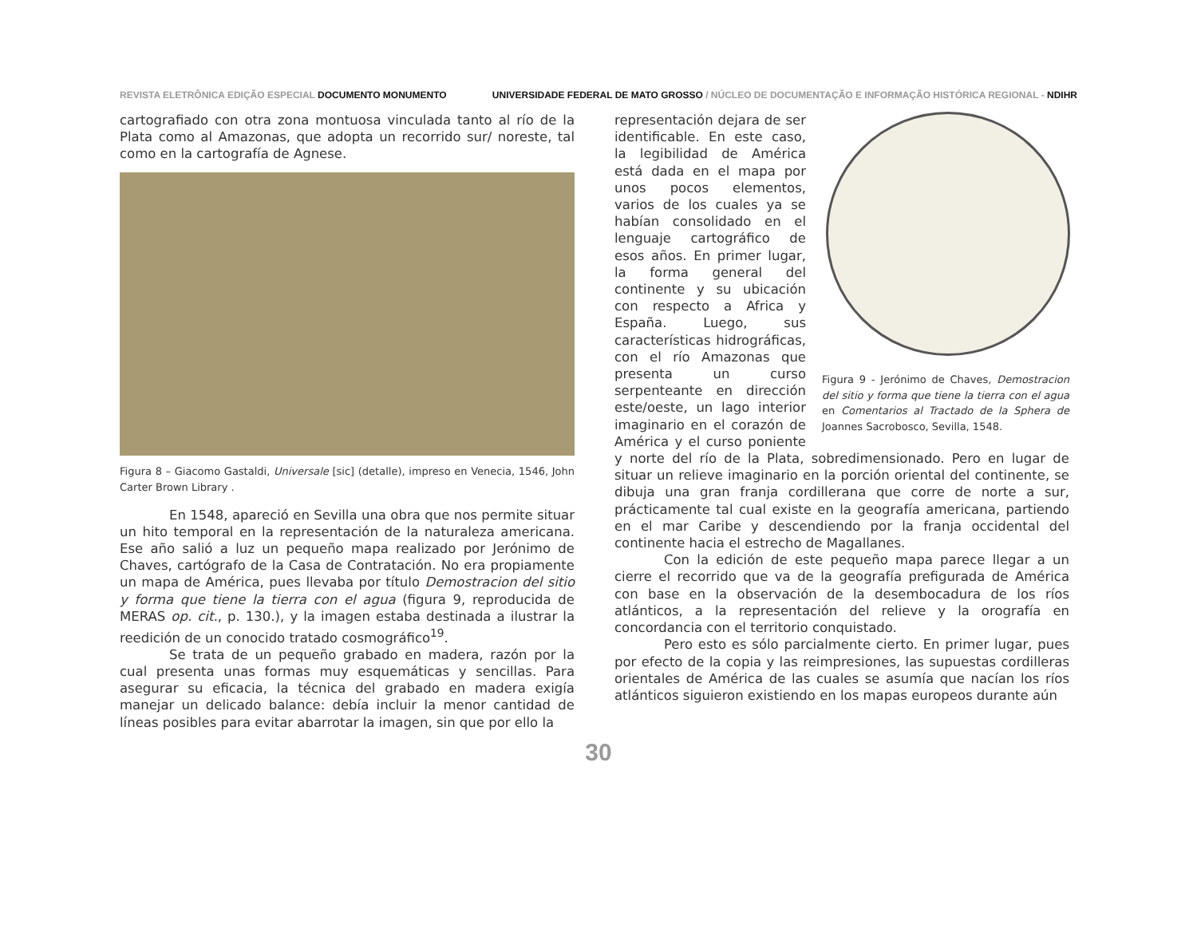REVISTA ELETRÔNICA EDIÇÃO ESPECIAL DOCUMENTO MONUMENTO UNIVERSIDADE FEDERAL DE MATO GROSSO / NÚCLEO DE DOCUMENTAÇÃO E INFORMAÇÃO HISTÓRICA REGIONAL - NDIHR
cartografiado con otra zona montuosa vinculada tanto al río de la Plata como al Amazonas, que adopta un recorrido sur/ noreste, tal como en la cartografía de Agnese.
Figura 8 – Giacomo Gastaldi, Universale [sic] (detalle), impreso en Venecia, 1546, John Carter Brown Library .
En 1548, apareció en Sevilla una obra que nos permite situar un hito temporal en la representación de la naturaleza americana. Ese año salió a luz un pequeño mapa realizado por Jerónimo de Chaves, cartógrafo de la Casa de Contratación. No era propiamente un mapa de América, pues llevaba por título Demostracion del sitio y forma que tiene la tierra con el agua (figura 9, reproducida de MERAS op. cit., p. 130.), y la imagen estaba destinada a ilustrar la reedición de un conocido tratado cosmográfico<sup>19</sup>.
Se trata de un pequeño grabado en madera, razón por la cual presenta unas formas muy esquemáticas y sencillas. Para asegurar su eficacia, la técnica del grabado en madera exigía manejar un delicado balance: debía incluir la menor cantidad de líneas posibles para evitar abarrotar la imagen, sin que por ello la
Figura 9 - Jerónimo de Chaves, Demostracion del sitio y forma que tiene la tierra con el agua en Comentarios al Tractado de la Sphera de Joannes Sacrobosco, Sevilla, 1548.
representación dejara de ser identificable. En este caso, la legibilidad de América está dada en el mapa por unos pocos elementos, varios de los cuales ya se habían consolidado en el lenguaje cartográfico de esos años. En primer lugar, la forma general del continente y su ubicación con respecto a Africa y España. Luego, sus características hidrográficas, con el río Amazonas que presenta un curso serpenteante en dirección este/oeste, un lago interior imaginario en el corazón de América y el curso poniente y norte del río de la Plata, sobredimensionado. Pero en lugar de situar un relieve imaginario en la porción oriental del continente, se dibuja una gran franja cordillerana que corre de norte a sur, prácticamente tal cual existe en la geografía americana, partiendo en el mar Caribe y descendiendo por la franja occidental del continente hacia el estrecho de Magallanes.
Con la edición de este pequeño mapa parece llegar a un cierre el recorrido que va de la geografía prefigurada de América con base en la observación de la desembocadura de los ríos atlánticos, a la representación del relieve y la orografía en concordancia con el territorio conquistado.
Pero esto es sólo parcialmente cierto. En primer lugar, pues por efecto de la copia y las reimpresiones, las supuestas cordilleras orientales de América de las cuales se asumía que nacían los ríos atlánticos siguieron existiendo en los mapas europeos durante aún
30